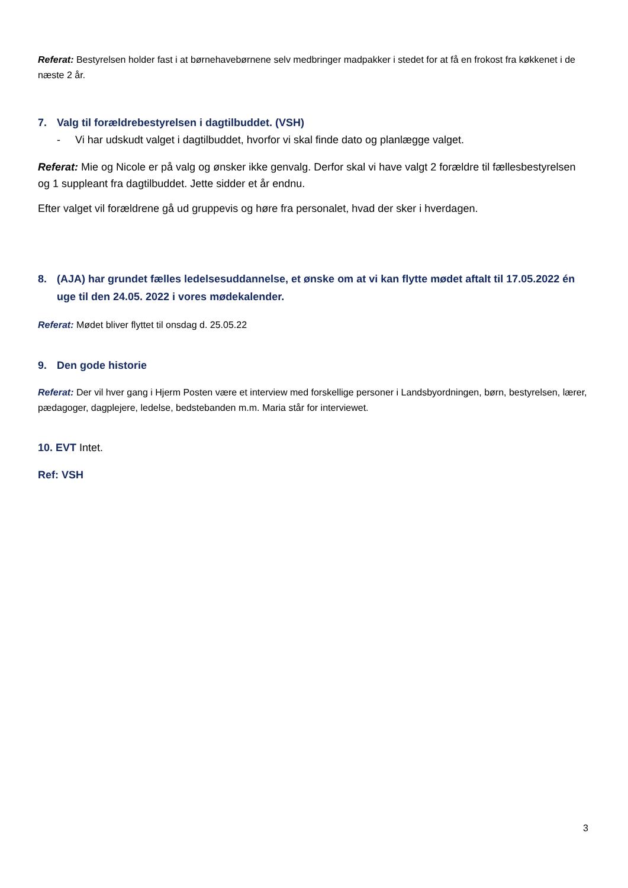Referat: Bestyrelsen holder fast i at børnehavebørnene selv medbringer madpakker i stedet for at få en frokost fra køkkenet i de næste 2 år.
7. Valg til forældrebestyrelsen i dagtilbuddet. (VSH)
- Vi har udskudt valget i dagtilbuddet, hvorfor vi skal finde dato og planlægge valget.
Referat: Mie og Nicole er på valg og ønsker ikke genvalg. Derfor skal vi have valgt 2 forældre til fællesbestyrelsen og 1 suppleant fra dagtilbuddet. Jette sidder et år endnu.
Efter valget vil forældrene gå ud gruppevis og høre fra personalet, hvad der sker i hverdagen.
8. (AJA) har grundet fælles ledelsesuddannelse, et ønske om at vi kan flytte mødet aftalt til 17.05.2022 én uge til den 24.05. 2022 i vores mødekalender.
Referat: Mødet bliver flyttet til onsdag d. 25.05.22
9. Den gode historie
Referat: Der vil hver gang i Hjerm Posten være et interview med forskellige personer i Landsbyordningen, børn, bestyrelsen, lærer, pædagoger, dagplejere, ledelse, bedstebanden m.m. Maria står for interviewet.
10. EVT Intet.
Ref: VSH
3